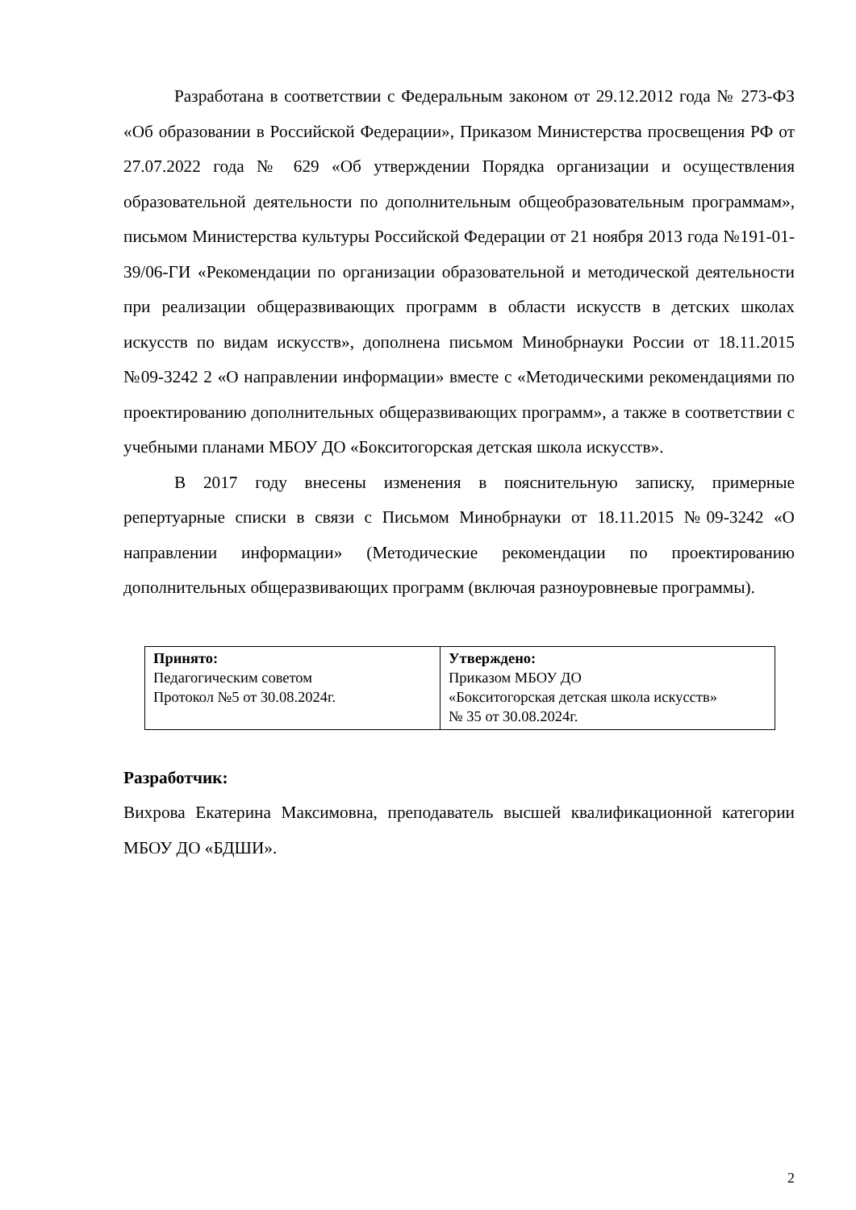Разработана в соответствии с Федеральным законом от 29.12.2012 года № 273-ФЗ «Об образовании в Российской Федерации», Приказом Министерства просвещения РФ от 27.07.2022 года № 629 «Об утверждении Порядка организации и осуществления образовательной деятельности по дополнительным общеобразовательным программам», письмом Министерства культуры Российской Федерации от 21 ноября 2013 года №191-01-39/06-ГИ «Рекомендации по организации образовательной и методической деятельности при реализации общеразвивающих программ в области искусств в детских школах искусств по видам искусств», дополнена письмом Минобрнауки России от 18.11.2015 №09-3242 2 «О направлении информации» вместе с «Методическими рекомендациями по проектированию дополнительных общеразвивающих программ», а также в соответствии с учебными планами МБОУ ДО «Бокситогорская детская школа искусств».
В 2017 году внесены изменения в пояснительную записку, примерные репертуарные списки в связи с Письмом Минобрнауки от 18.11.2015 №09-3242 «О направлении информации» (Методические рекомендации по проектированию дополнительных общеразвивающих программ (включая разноуровневые программы).
| Принято: Педагогическим советом Протокол №5 от 30.08.2024г. | Утверждено: Приказом МБОУ ДО «Бокситогорская детская школа искусств» № 35 от 30.08.2024г. |
Разработчик:
Вихрова Екатерина Максимовна, преподаватель высшей квалификационной категории МБОУ ДО «БДШИ».
2